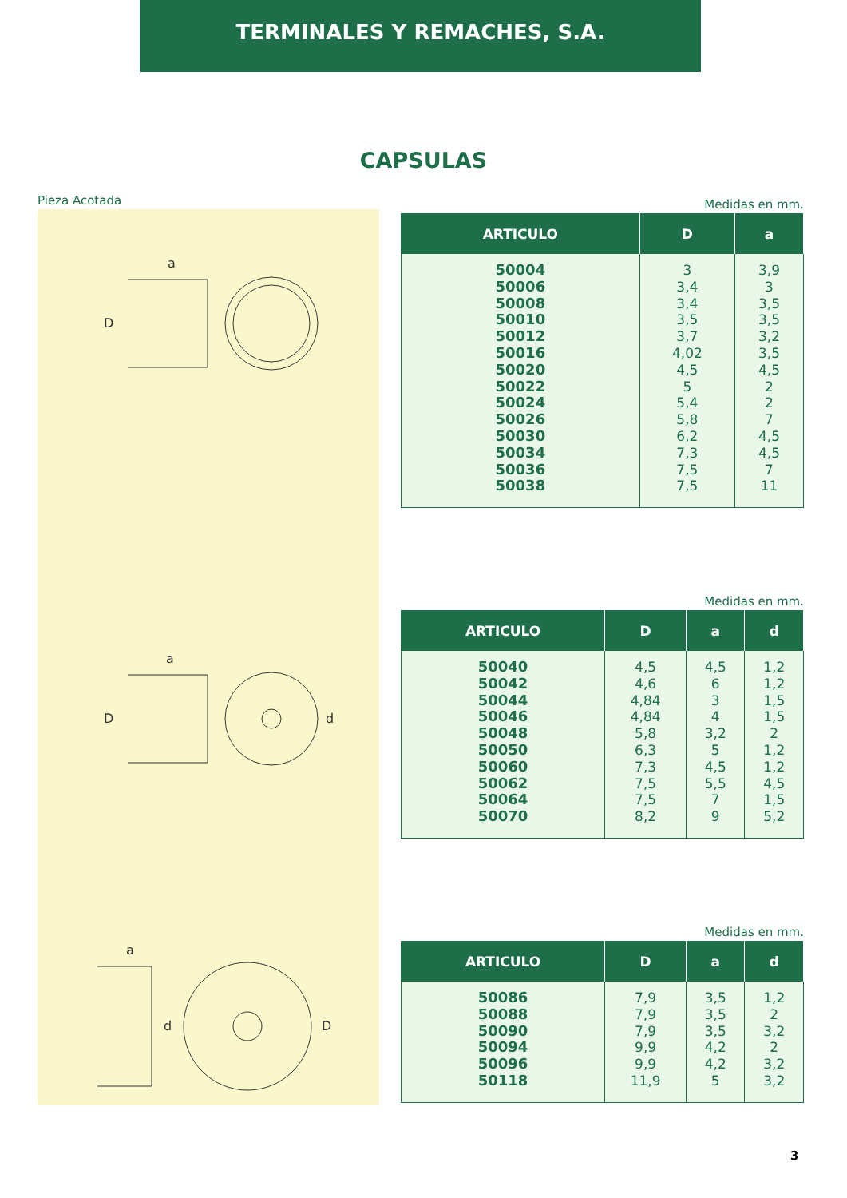TERMINALES Y REMACHES, S.A.
CAPSULAS
Pieza Acotada
D
a
D
a
d
a
d
D
Medidas en mm.
| ARTICULO | D | a |
| --- | --- | --- |
| 50004 50006 50008 50010 50012 50016 50020 50022 50024 50026 50030 50034 50036 50038 | 3 3,4 3,4 3,5 3,7 4,02 4,5 5 5,4 5,8 6,2 7,3 7,5 7,5 | 3,9 3 3,5 3,5 3,2 3,5 4,5 2 2 7 4,5 4,5 7 11 |
Medidas en mm.
| ARTICULO | D | a | d |
| --- | --- | --- | --- |
| 50040 50042 50044 50046 50048 50050 50060 50062 50064 50070 | 4,5 4,6 4,84 4,84 5,8 6,3 7,3 7,5 7,5 8,2 | 4,5 6 3 4 3,2 5 4,5 5,5 7 9 | 1,2 1,2 1,5 1,5 2 1,2 1,2 4,5 1,5 5,2 |
Medidas en mm.
| ARTICULO | D | a | d |
| --- | --- | --- | --- |
| 50086 50088 50090 50094 50096 50118 | 7,9 7,9 7,9 9,9 9,9 11,9 | 3,5 3,5 3,5 4,2 4,2 5 | 1,2 2 3,2 2 3,2 3,2 |
3